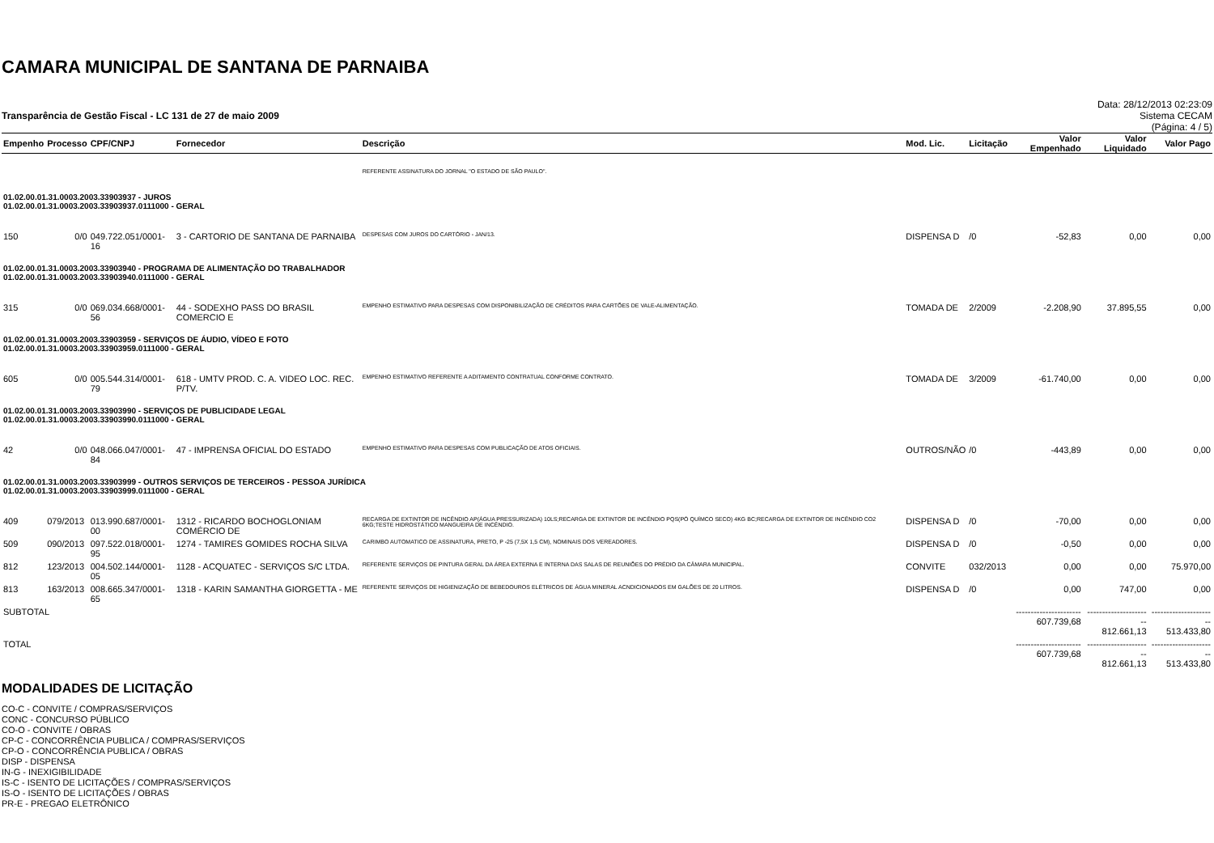CAMARA MUNICIPAL DE SANTANA DE PARNAIBA
Transparência de Gestão Fiscal - LC 131 de 27 de maio 2009
Data: 28/12/2013 02:23:09
Sistema CECAM
(Página: 4 / 5)
| Empenho | Processo | CPF/CNPJ | Fornecedor | Descrição | Mod. Lic. | Licitação | Valor Empenhado | Valor Liquidado | Valor Pago |
| --- | --- | --- | --- | --- | --- | --- | --- | --- | --- |
| | | | | REFERENTE ASSINATURA DO JORNAL "O ESTADO DE SÃO PAULO". | | | | | |
| 01.02.00.01.31.0003.2003.33903937 - JUROS 01.02.00.01.31.0003.2003.33903937.0111000 - GERAL | | | | | | | | | |
| 150 | 0/0 | 049.722.051/0001-16 | 3 - CARTORIO DE SANTANA DE PARNAIBA | DESPESAS COM JUROS DO CARTÓRIO - JAN/13. | DISPENSA D | /0 | -52,83 | 0,00 | 0,00 |
| 01.02.00.01.31.0003.2003.33903940 - PROGRAMA DE ALIMENTAÇÃO DO TRABALHADOR 01.02.00.01.31.0003.2003.33903940.0111000 - GERAL | | | | | | | | | |
| 315 | 0/0 | 069.034.668/0001-56 | 44 - SODEXHO PASS DO BRASIL COMERCIO E | EMPENHO ESTIMATIVO PARA DESPESAS COM DISPONIBILIZAÇÃO DE CRÉDITOS PARA CARTÕES DE VALE-ALIMENTAÇÃO. | TOMADA DE | 2/2009 | -2.208,90 | 37.895,55 | 0,00 |
| 01.02.00.01.31.0003.2003.33903959 - SERVIÇOS DE ÁUDIO, VÍDEO E FOTO 01.02.00.01.31.0003.2003.33903959.0111000 - GERAL | | | | | | | | | |
| 605 | 0/0 | 005.544.314/0001-79 | 618 - UMTV PROD. C. A. VIDEO LOC. REC. P/TV. | EMPENHO ESTIMATIVO REFERENTE A ADITAMENTO CONTRATUAL CONFORME CONTRATO. | TOMADA DE | 3/2009 | -61.740,00 | 0,00 | 0,00 |
| 01.02.00.01.31.0003.2003.33903990 - SERVIÇOS DE PUBLICIDADE LEGAL 01.02.00.01.31.0003.2003.33903990.0111000 - GERAL | | | | | | | | | |
| 42 | 0/0 | 048.066.047/0001-84 | 47 - IMPRENSA OFICIAL DO ESTADO | EMPENHO ESTIMATIVO PARA DESPESAS COM PUBLICAÇÃO DE ATOS OFICIAIS. | OUTROS/NÃO | /0 | -443,89 | 0,00 | 0,00 |
| 01.02.00.01.31.0003.2003.33903999 - OUTROS SERVIÇOS DE TERCEIROS - PESSOA JURÍDICA 01.02.00.01.31.0003.2003.33903999.0111000 - GERAL | | | | | | | | | |
| 409 | 079/2013 | 013.990.687/0001-00 | 1312 - RICARDO BOCHOGLONIAM COMÉRCIO DE | RECARGA DE EXTINTOR DE INCÊNDIO AP(ÁGUA PRESSURIZADA) 10LS;RECARGA DE EXTINTOR DE INCÊNDIO PQS(PÓ QUÍMCO SECO) 4KG BC;RECARGA DE EXTINTOR DE INCÊNDIO CO2 6KG;TESTE HIDROSTÁTICO MANGUEIRA DE INCÊNDIO. | DISPENSA D | /0 | -70,00 | 0,00 | 0,00 |
| 509 | 090/2013 | 097.522.018/0001-95 | 1274 - TAMIRES GOMIDES ROCHA SILVA | CARIMBO AUTOMATICO DE ASSINATURA, PRETO, P -25 (7,5X 1,5 CM), NOMINAIS DOS VEREADORES. | DISPENSA D | /0 | -0,50 | 0,00 | 0,00 |
| 812 | 123/2013 | 004.502.144/0001-05 | 1128 - ACQUATEC - SERVIÇOS S/C LTDA. | REFERENTE SERVIÇOS DE PINTURA GERAL DA ÁREA EXTERNA E INTERNA DAS SALAS DE REUNIÕES DO PRÉDIO DA CÂMARA MUNICIPAL. | CONVITE | 032/2013 | 0,00 | 0,00 | 75.970,00 |
| 813 | 163/2013 | 008.665.347/0001-65 | 1318 - KARIN SAMANTHA GIORGETTA - ME | REFERENTE SERVIÇOS DE HIGIENIZAÇÃO DE BEBEDOUROS ELÉTRICOS DE ÁGUA MINERAL ACNDICIONADOS EM GALÕES DE 20 LITROS. | DISPENSA D | /0 | 0,00 | 747,00 | 0,00 |
| SUBTOTAL | | | | | | | ---------------------- 607.739,68 | ---------------------- 812.661,13 | ---------------------- 513.433,80 |
| TOTAL | | | | | | | ---------------------- 607.739,68 | ---------------------- 812.661,13 | ---------------------- 513.433,80 |
MODALIDADES DE LICITAÇÃO
CO-C - CONVITE / COMPRAS/SERVIÇOS
CONC - CONCURSO PÚBLICO
CO-O - CONVITE / OBRAS
CP-C - CONCORRÊNCIA PUBLICA / COMPRAS/SERVIÇOS
CP-O - CONCORRÊNCIA PUBLICA / OBRAS
DISP - DISPENSA
IN-G - INEXIGIBILIDADE
IS-C - ISENTO DE LICITAÇÕES / COMPRAS/SERVIÇOS
IS-O - ISENTO DE LICITAÇÕES / OBRAS
PR-E - PREGAO ELETRÔNICO